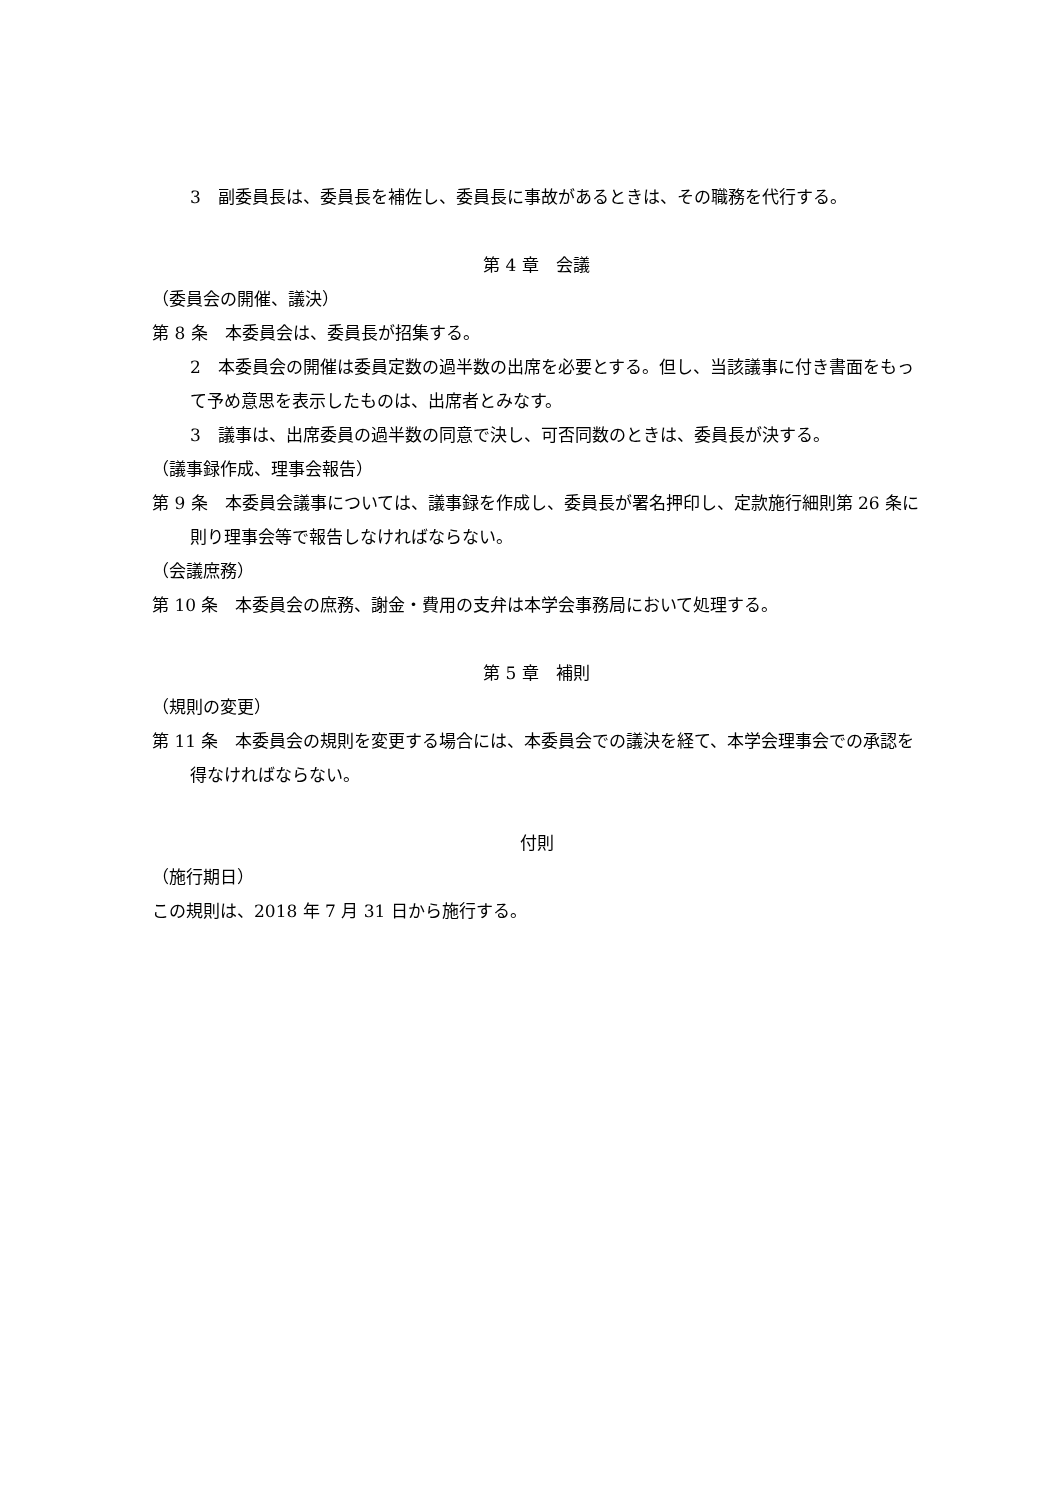3　副委員長は、委員長を補佐し、委員長に事故があるときは、その職務を代行する。
第 4 章　会議
（委員会の開催、議決）
第 8 条　本委員会は、委員長が招集する。
2　本委員会の開催は委員定数の過半数の出席を必要とする。但し、当該議事に付き書面をもって予め意思を表示したものは、出席者とみなす。
3　議事は、出席委員の過半数の同意で決し、可否同数のときは、委員長が決する。
（議事録作成、理事会報告）
第 9 条　本委員会議事については、議事録を作成し、委員長が署名押印し、定款施行細則第 26 条に則り理事会等で報告しなければならない。
（会議庶務）
第 10 条　本委員会の庶務、謝金・費用の支弁は本学会事務局において処理する。
第 5 章　補則
（規則の変更）
第 11 条　本委員会の規則を変更する場合には、本委員会での議決を経て、本学会理事会での承認を得なければならない。
付則
（施行期日）
この規則は、2018 年 7 月 31 日から施行する。